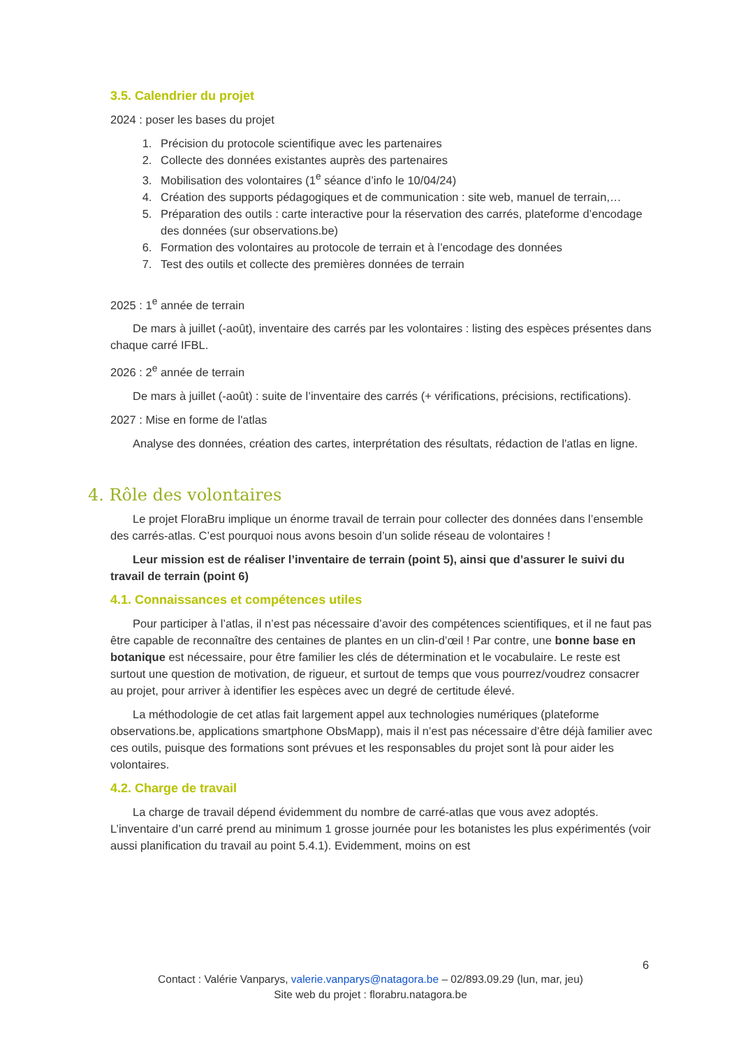3.5. Calendrier du projet
2024 : poser les bases du projet
1. Précision du protocole scientifique avec les partenaires
2. Collecte des données existantes auprès des partenaires
3. Mobilisation des volontaires (1<sup>e</sup> séance d’info le 10/04/24)
4. Création des supports pédagogiques et de communication : site web, manuel de terrain,…
5. Préparation des outils : carte interactive pour la réservation des carrés, plateforme d’encodage des données (sur observations.be)
6. Formation des volontaires au protocole de terrain et à l’encodage des données
7. Test des outils et collecte des premières données de terrain
2025 : 1<sup>e</sup> année de terrain
De mars à juillet (-août), inventaire des carrés par les volontaires : listing des espèces présentes dans chaque carré IFBL.
2026 : 2<sup>e</sup> année de terrain
De mars à juillet (-août) : suite de l’inventaire des carrés (+ vérifications, précisions, rectifications).
2027 : Mise en forme de l'atlas
Analyse des données, création des cartes, interprétation des résultats, rédaction de l'atlas en ligne.
4. Rôle des volontaires
Le projet FloraBru implique un énorme travail de terrain pour collecter des données dans l’ensemble des carrés-atlas. C’est pourquoi nous avons besoin d’un solide réseau de volontaires !
Leur mission est de réaliser l’inventaire de terrain (point 5), ainsi que d’assurer le suivi du travail de terrain (point 6)
4.1. Connaissances et compétences utiles
Pour participer à l’atlas, il n’est pas nécessaire d’avoir des compétences scientifiques, et il ne faut pas être capable de reconnaître des centaines de plantes en un clin-d’œil ! Par contre, une bonne base en botanique est nécessaire, pour être familier les clés de détermination et le vocabulaire. Le reste est surtout une question de motivation, de rigueur, et surtout de temps que vous pourrez/voudrez consacrer au projet, pour arriver à identifier les espèces avec un degré de certitude élevé.
La méthodologie de cet atlas fait largement appel aux technologies numériques (plateforme observations.be, applications smartphone ObsMapp), mais il n’est pas nécessaire d’être déjà familier avec ces outils, puisque des formations sont prévues et les responsables du projet sont là pour aider les volontaires.
4.2. Charge de travail
La charge de travail dépend évidemment du nombre de carré-atlas que vous avez adoptés. L’inventaire d’un carré prend au minimum 1 grosse journée pour les botanistes les plus expérimentés (voir aussi planification du travail au point 5.4.1). Evidemment, moins on est
6
Contact : Valérie Vanparys, valerie.vanparys@natagora.be – 02/893.09.29 (lun, mar, jeu)
Site web du projet : florabru.natagora.be